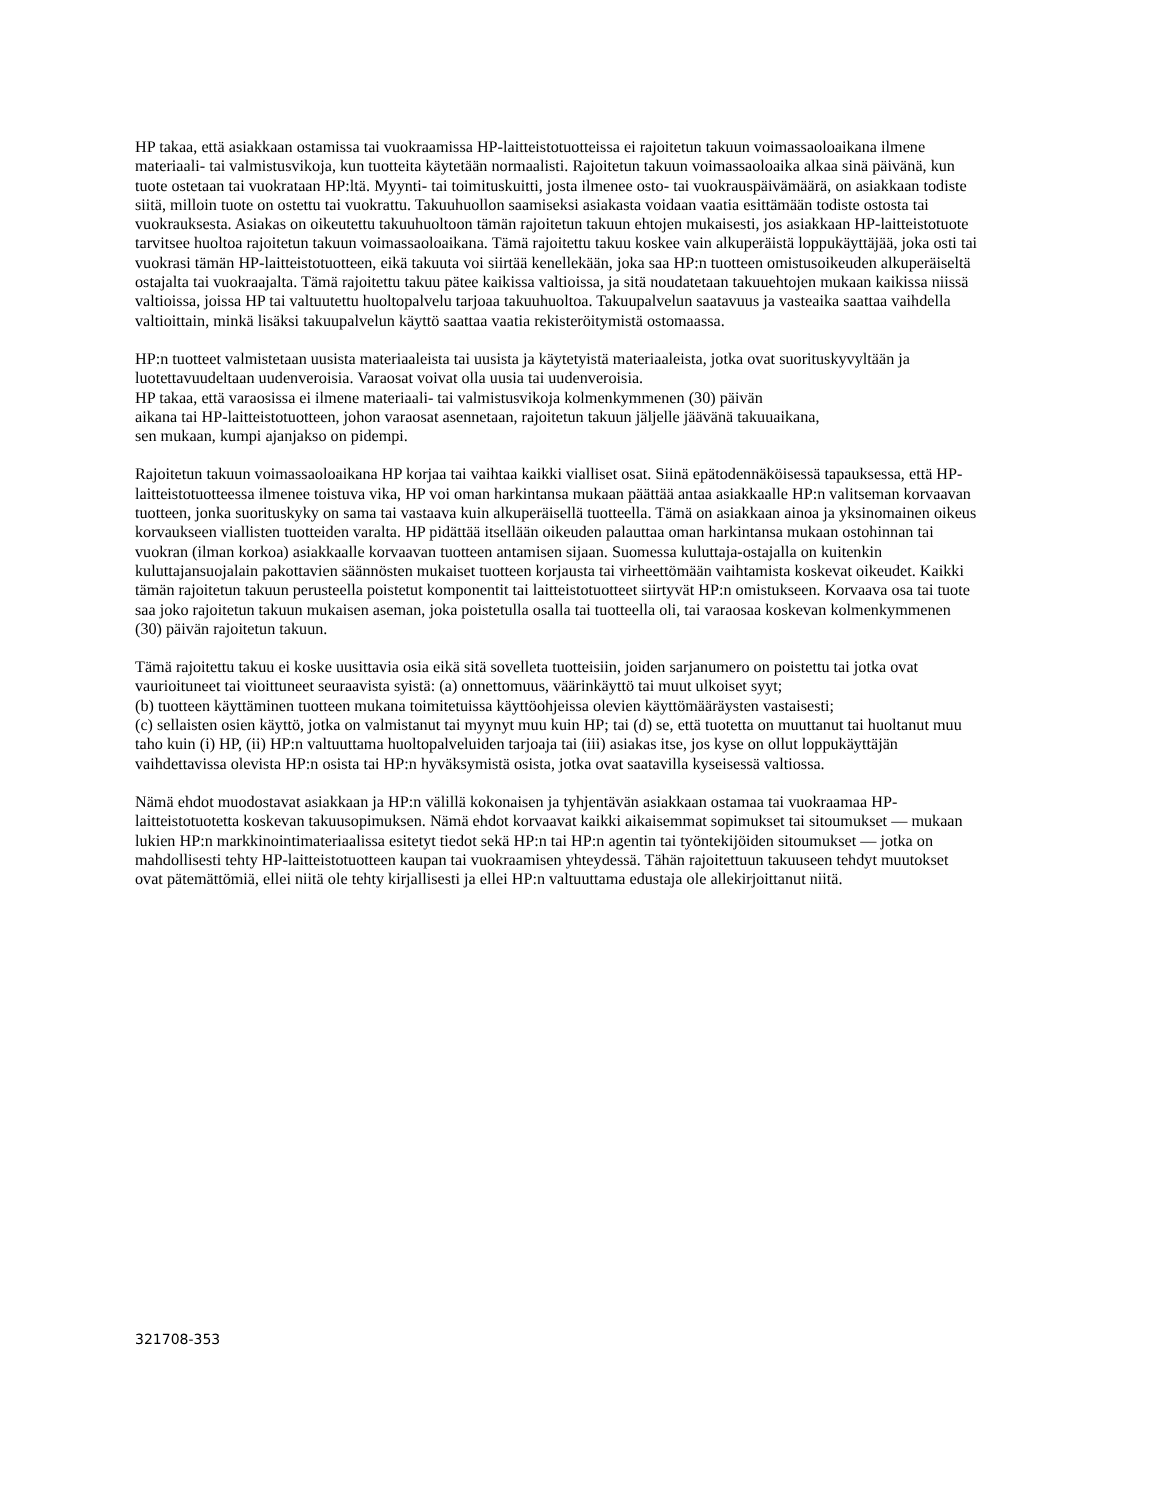HP takaa, että asiakkaan ostamissa tai vuokraamissa HP-laitteistotuotteissa ei rajoitetun takuun voimassaoloaikana ilmene materiaali- tai valmistusvikoja, kun tuotteita käytetään normaalisti. Rajoitetun takuun voimassaoloaika alkaa sinä päivänä, kun tuote ostetaan tai vuokrataan HP:ltä. Myynti- tai toimituskuitti, josta ilmenee osto- tai vuokrauspäivämäärä, on asiakkaan todiste siitä, milloin tuote on ostettu tai vuokrattu. Takuuhuollon saamiseksi asiakasta voidaan vaatia esittämään todiste ostosta tai vuokrauksesta. Asiakas on oikeutettu takuuhuoltoon tämän rajoitetun takuun ehtojen mukaisesti, jos asiakkaan HP-laitteistotuote tarvitsee huoltoa rajoitetun takuun voimassaoloaikana. Tämä rajoitettu takuu koskee vain alkuperäistä loppukäyttäjää, joka osti tai vuokrasi tämän HP-laitteistotuotteen, eikä takuuta voi siirtää kenellekään, joka saa HP:n tuotteen omistusoikeuden alkuperäiseltä ostajalta tai vuokraajalta. Tämä rajoitettu takuu pätee kaikissa valtioissa, ja sitä noudatetaan takuuehtojen mukaan kaikissa niissä valtioissa, joissa HP tai valtuutettu huoltopalvelu tarjoaa takuuhuoltoa. Takuupalvelun saatavuus ja vasteaika saattaa vaihdella valtioittain, minkä lisäksi takuupalvelun käyttö saattaa vaatia rekisteröitymistä ostomaassa.
HP:n tuotteet valmistetaan uusista materiaaleista tai uusista ja käytetyistä materiaaleista, jotka ovat suorituskyvyltään ja luotettavuudeltaan uudenveroisia. Varaosat voivat olla uusia tai uudenveroisia.
HP takaa, että varaosissa ei ilmene materiaali- tai valmistusvikoja kolmenkymmenen (30) päivän
aikana tai HP-laitteistotuotteen, johon varaosat asennetaan, rajoitetun takuun jäljelle jäävänä takuuaikana,
sen mukaan, kumpi ajanjakso on pidempi.
Rajoitetun takuun voimassaoloaikana HP korjaa tai vaihtaa kaikki vialliset osat. Siinä epätodennäköisessä tapauksessa, että HP-laitteistotuotteessa ilmenee toistuva vika, HP voi oman harkintansa mukaan päättää antaa asiakkaalle HP:n valitseman korvaavan tuotteen, jonka suorituskyky on sama tai vastaava kuin alkuperäisellä tuotteella. Tämä on asiakkaan ainoa ja yksinomainen oikeus korvaukseen viallisten tuotteiden varalta. HP pidättää itsellään oikeuden palauttaa oman harkintansa mukaan ostohinnan tai vuokran (ilman korkoa) asiakkaalle korvaavan tuotteen antamisen sijaan. Suomessa kuluttaja-ostajalla on kuitenkin kuluttajansuojalain pakottavien säännösten mukaiset tuotteen korjausta tai virheettömään vaihtamista koskevat oikeudet. Kaikki tämän rajoitetun takuun perusteella poistetut komponentit tai laitteistotuotteet siirtyvät HP:n omistukseen. Korvaava osa tai tuote saa joko rajoitetun takuun mukaisen aseman, joka poistetulla osalla tai tuotteella oli, tai varaosaa koskevan kolmenkymmenen (30) päivän rajoitetun takuun.
Tämä rajoitettu takuu ei koske uusittavia osia eikä sitä sovelleta tuotteisiin, joiden sarjanumero on poistettu tai jotka ovat vaurioituneet tai vioittuneet seuraavista syistä: (a) onnettomuus, väärinkäyttö tai muut ulkoiset syyt;
(b) tuotteen käyttäminen tuotteen mukana toimitetuissa käyttöohjeissa olevien käyttömääräysten vastaisesti;
(c) sellaisten osien käyttö, jotka on valmistanut tai myynyt muu kuin HP; tai (d) se, että tuotetta on muuttanut tai huoltanut muu taho kuin (i) HP, (ii) HP:n valtuuttama huoltopalveluiden tarjoaja tai (iii) asiakas itse, jos kyse on ollut loppukäyttäjän vaihdettavissa olevista HP:n osista tai HP:n hyväksymistä osista, jotka ovat saatavilla kyseisessä valtiossa.
Nämä ehdot muodostavat asiakkaan ja HP:n välillä kokonaisen ja tyhjentävän asiakkaan ostamaa tai vuokraamaa HP-laitteistotuotetta koskevan takuusopimuksen. Nämä ehdot korvaavat kaikki aikaisemmat sopimukset tai sitoumukset — mukaan lukien HP:n markkinointimateriaalissa esitetyt tiedot sekä HP:n tai HP:n agentin tai työntekijöiden sitoumukset — jotka on mahdollisesti tehty HP-laitteistotuotteen kaupan tai vuokraamisen yhteydessä. Tähän rajoitettuun takuuseen tehdyt muutokset ovat pätemättömiä, ellei niitä ole tehty kirjallisesti ja ellei HP:n valtuuttama edustaja ole allekirjoittanut niitä.
321708-353